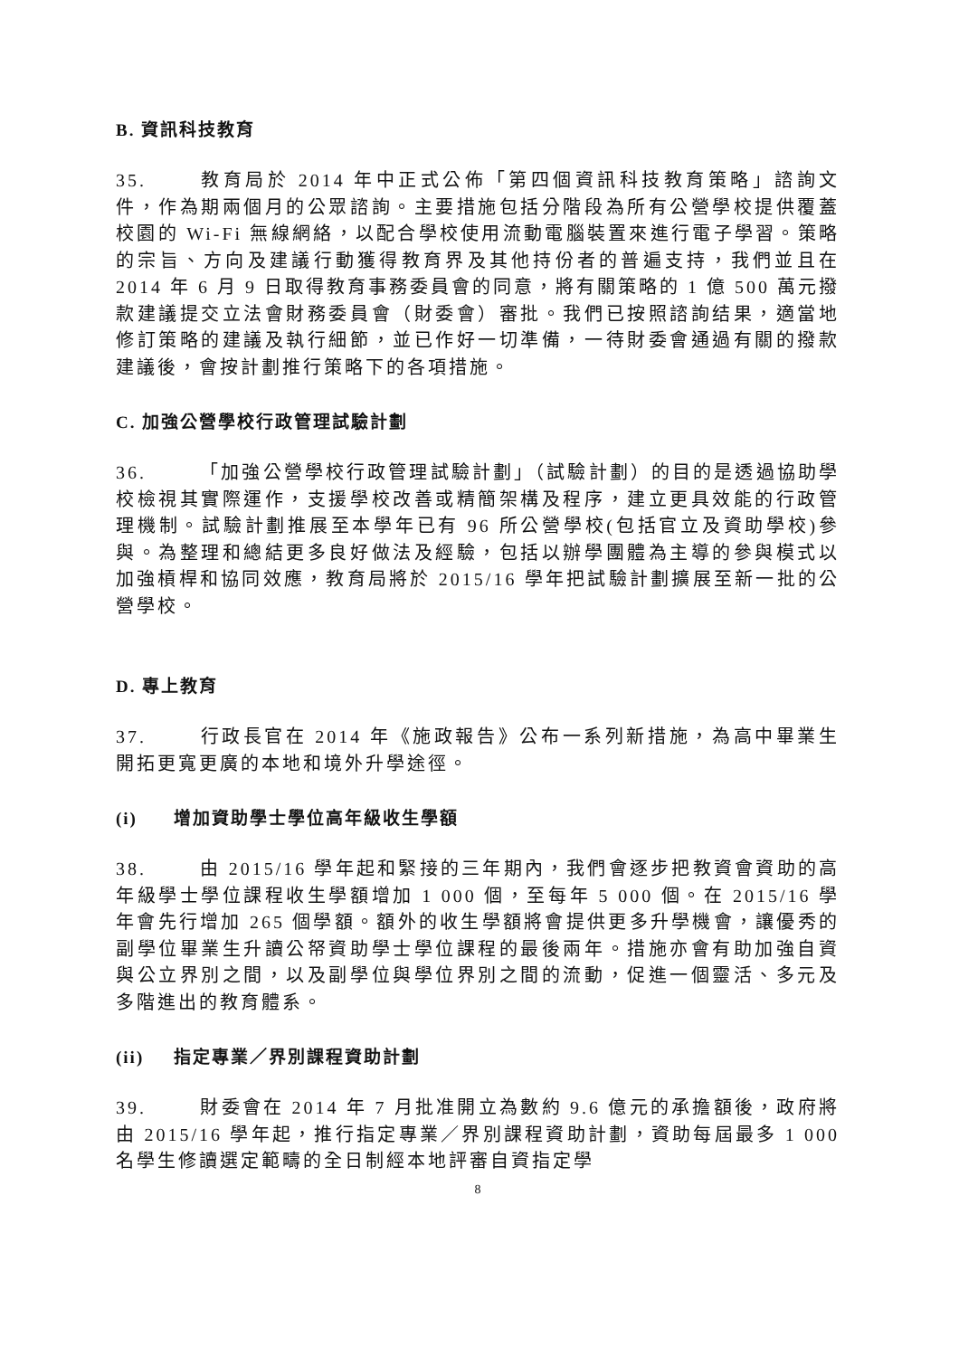B. 資訊科技教育
35. 教育局於 2014 年中正式公佈「第四個資訊科技教育策略」諮詢文件，作為期兩個月的公眾諮詢。主要措施包括分階段為所有公營學校提供覆蓋校園的 Wi-Fi 無線網絡，以配合學校使用流動電腦裝置來進行電子學習。策略的宗旨、方向及建議行動獲得教育界及其他持份者的普遍支持，我們並且在 2014 年 6 月 9 日取得教育事務委員會的同意，將有關策略的 1 億 500 萬元撥款建議提交立法會財務委員會（財委會）審批。我們已按照諮詢结果，適當地修訂策略的建議及執行細節，並已作好一切準備，一待財委會通過有關的撥款建議後，會按計劃推行策略下的各項措施。
C. 加強公營學校行政管理試驗計劃
36. 「加強公營學校行政管理試驗計劃」（試驗計劃）的目的是透過協助學校檢視其實際運作，支援學校改善或精簡架構及程序，建立更具效能的行政管理機制。試驗計劃推展至本學年已有 96 所公營學校(包括官立及資助學校)參與。為整理和總結更多良好做法及經驗，包括以辦學團體為主導的參與模式以加強槓桿和協同效應，教育局將於 2015/16 學年把試驗計劃擴展至新一批的公營學校。
D. 專上教育
37. 行政長官在 2014 年《施政報告》公布一系列新措施，為高中畢業生開拓更寬更廣的本地和境外升學途徑。
(i) 增加資助學士學位高年級收生學額
38. 由 2015/16 學年起和緊接的三年期內，我們會逐步把教資會資助的高年級學士學位課程收生學額增加 1 000 個，至每年 5 000 個。在 2015/16 學年會先行增加 265 個學額。額外的收生學額將會提供更多升學機會，讓優秀的副學位畢業生升讀公帑資助學士學位課程的最後兩年。措施亦會有助加強自資與公立界別之間，以及副學位與學位界別之間的流動，促進一個靈活、多元及多階進出的教育體系。
(ii) 指定專業／界別課程資助計劃
39. 財委會在 2014 年 7 月批准開立為數約 9.6 億元的承擔額後，政府將由 2015/16 學年起，推行指定專業／界別課程資助計劃，資助每屆最多 1 000 名學生修讀選定範疇的全日制經本地評審自資指定學
8